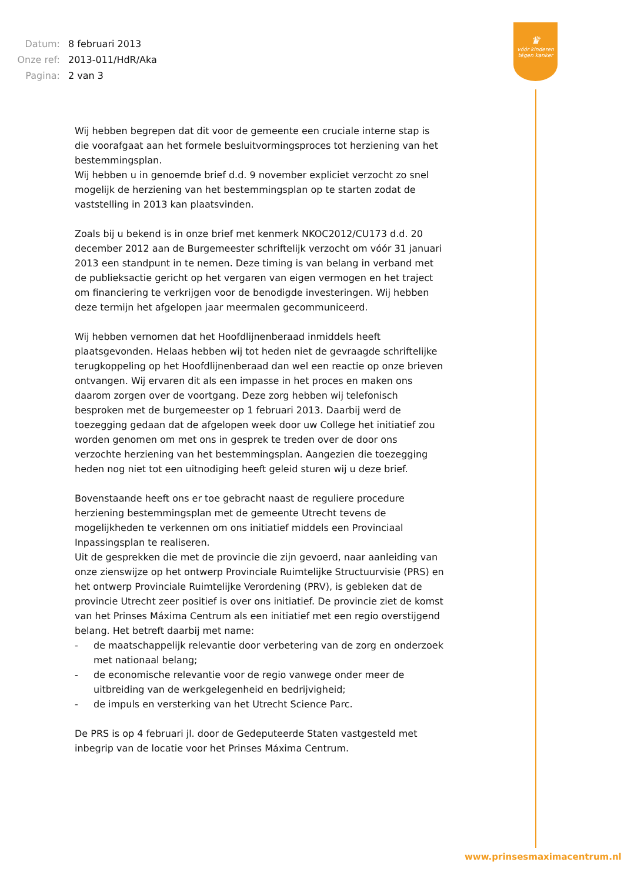| Datum: | 8 februari 2013 |
| Onze ref: | 2013-011/HdR/Aka |
| Pagina: | 2 van 3 |
♛
vóór kinderen
tégen kanker
Wij hebben begrepen dat dit voor de gemeente een cruciale interne stap is die voorafgaat aan het formele besluitvormingsproces tot herziening van het bestemmingsplan.
Wij hebben u in genoemde brief d.d. 9 november expliciet verzocht zo snel mogelijk de herziening van het bestemmingsplan op te starten zodat de vaststelling in 2013 kan plaatsvinden.
Zoals bij u bekend is in onze brief met kenmerk NKOC2012/CU173 d.d. 20 december 2012 aan de Burgemeester schriftelijk verzocht om vóór 31 januari 2013 een standpunt in te nemen. Deze timing is van belang in verband met de publieksactie gericht op het vergaren van eigen vermogen en het traject om financiering te verkrijgen voor de benodigde investeringen. Wij hebben deze termijn het afgelopen jaar meermalen gecommuniceerd.
Wij hebben vernomen dat het Hoofdlijnenberaad inmiddels heeft plaatsgevonden. Helaas hebben wij tot heden niet de gevraagde schriftelijke terugkoppeling op het Hoofdlijnenberaad dan wel een reactie op onze brieven ontvangen. Wij ervaren dit als een impasse in het proces en maken ons daarom zorgen over de voortgang. Deze zorg hebben wij telefonisch besproken met de burgemeester op 1 februari 2013. Daarbij werd de toezegging gedaan dat de afgelopen week door uw College het initiatief zou worden genomen om met ons in gesprek te treden over de door ons verzochte herziening van het bestemmingsplan. Aangezien die toezegging heden nog niet tot een uitnodiging heeft geleid sturen wij u deze brief.
Bovenstaande heeft ons er toe gebracht naast de reguliere procedure herziening bestemmingsplan met de gemeente Utrecht tevens de mogelijkheden te verkennen om ons initiatief middels een Provinciaal Inpassingsplan te realiseren.
Uit de gesprekken die met de provincie die zijn gevoerd, naar aanleiding van onze zienswijze op het ontwerp Provinciale Ruimtelijke Structuurvisie (PRS) en het ontwerp Provinciale Ruimtelijke Verordening (PRV), is gebleken dat de provincie Utrecht zeer positief is over ons initiatief. De provincie ziet de komst van het Prinses Máxima Centrum als een initiatief met een regio overstijgend belang. Het betreft daarbij met name:
- de maatschappelijk relevantie door verbetering van de zorg en onderzoek met nationaal belang;
- de economische relevantie voor de regio vanwege onder meer de uitbreiding van de werkgelegenheid en bedrijvigheid;
- de impuls en versterking van het Utrecht Science Parc.
De PRS is op 4 februari jl. door de Gedeputeerde Staten vastgesteld met inbegrip van de locatie voor het Prinses Máxima Centrum.
www.prinsesmaximacentrum.nl